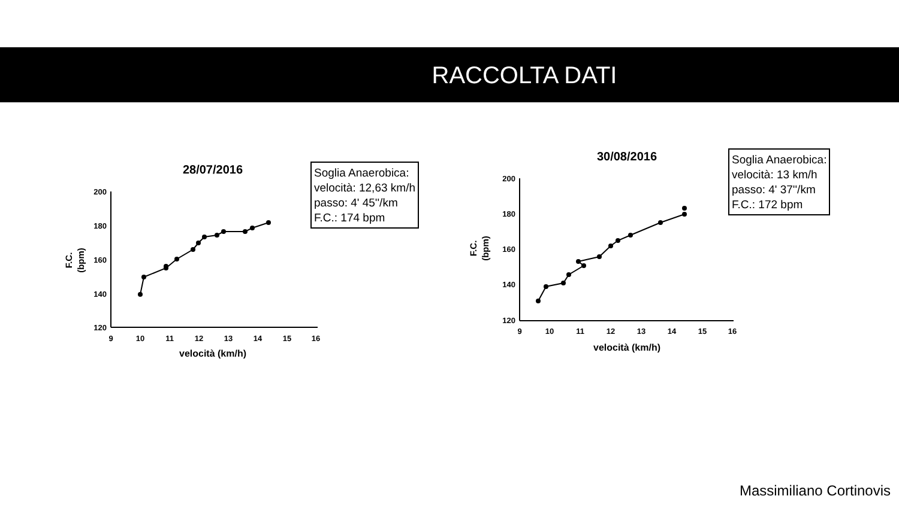RACCOLTA DATI
28/07/2016
200
180
160
140
120
9
10
11
12
13
14
15
16
velocità (km/h)
F.C.
(bpm)
Soglia Anaerobica:
velocità: 12,63 km/h
passo: 4' 45''/km
F.C.: 174 bpm
30/08/2016
200
180
160
140
120
9
10
11
12
13
14
15
16
velocità (km/h)
F.C.
(bpm)
Soglia Anaerobica:
velocità: 13 km/h
passo: 4' 37''/km
F.C.: 172 bpm
Massimiliano Cortinovis